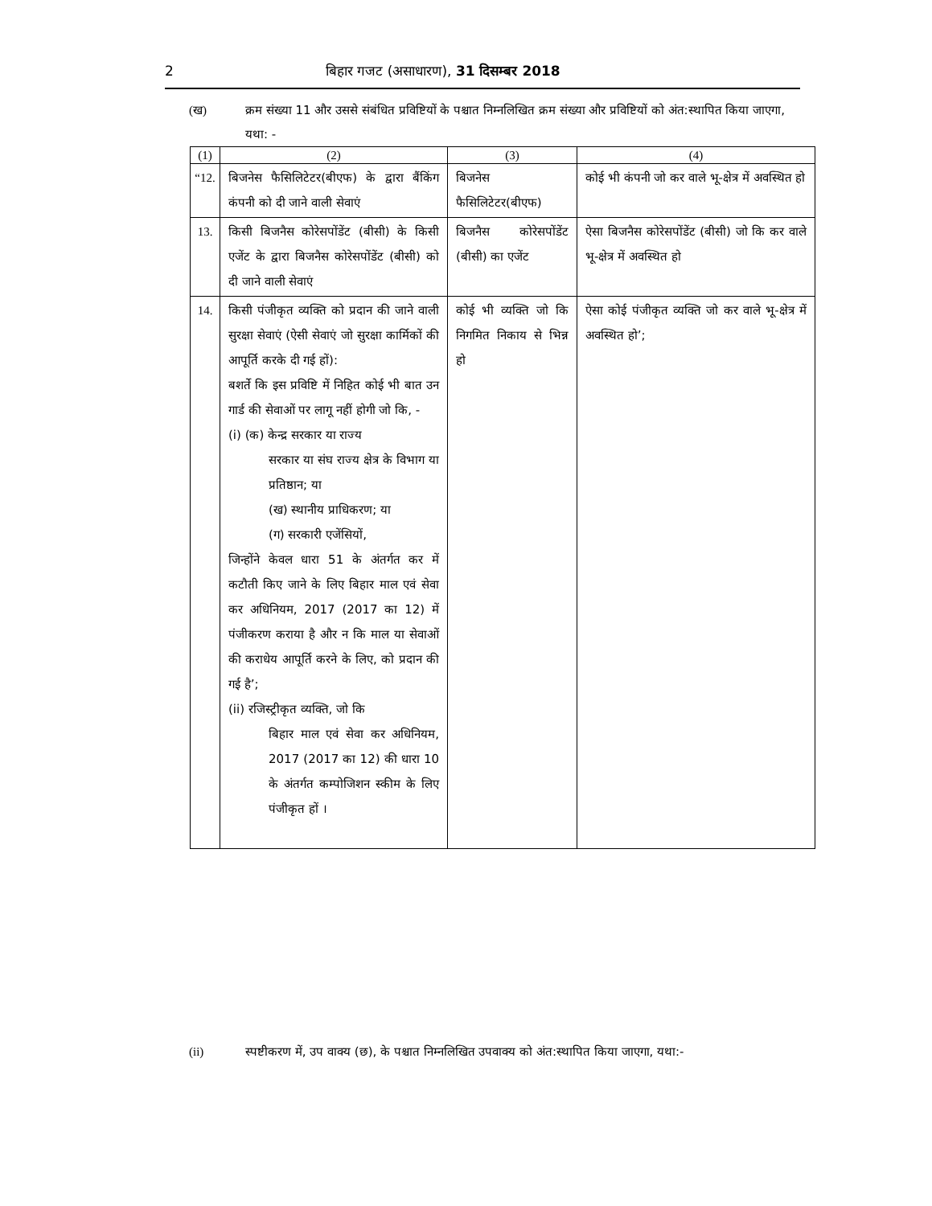2 बिहार गजट (असाधारण), 31 दिसम्बर 2018
(ख) क्रम संख्या 11 और उससे संबंधित प्रविष्टियों के पश्चात निम्नलिखित क्रम संख्या और प्रविष्टियों को अंत:स्थापित किया जाएगा, यथा: -
| (1) | (2) | (3) | (4) |
| --- | --- | --- | --- |
| “12. | बिजनेस फैसिलिटेटर(बीएफ) के द्वारा बैंकिंग कंपनी को दी जाने वाली सेवाएं | बिजनेस फैसिलिटेटर(बीएफ) | कोई भी कंपनी जो कर वाले भू-क्षेत्र में अवस्थित हो |
| 13. | किसी बिजनैस कोरेसपोंडेंट (बीसी) के किसी एजेंट के द्वारा बिजनैस कोरेसपोंडेंट (बीसी) को दी जाने वाली सेवाएं | बिजनैस कोरेसपोंडेंट (बीसी) का एजेंट | ऐसा बिजनैस कोरेसपोंडेंट (बीसी) जो कि कर वाले भू-क्षेत्र में अवस्थित हो |
| 14. | किसी पंजीकृत व्यक्ति को प्रदान की जाने वाली सुरक्षा सेवाएं (ऐसी सेवाएं जो सुरक्षा कार्मिकों की आपूर्ति करके दी गई हों): बशर्ते कि इस प्रविष्टि में निहित कोई भी बात उन गार्ड की सेवाओं पर लागू नहीं होगी जो कि, - (i) (क) केन्द्र सरकार या राज्य सरकार या संघ राज्य क्षेत्र के विभाग या प्रतिष्ठान; या (ख) स्थानीय प्राधिकरण; या (ग) सरकारी एजेंसियों, जिन्होंने केवल धारा 51 के अंतर्गत कर में कटौती किए जाने के लिए बिहार माल एवं सेवा कर अधिनियम, 2017 (2017 का 12) में पंजीकरण कराया है और न कि माल या सेवाओं की कराधेय आपूर्ति करने के लिए, को प्रदान की गई है’; (ii) रजिस्ट्रीकृत व्यक्ति, जो कि बिहार माल एवं सेवा कर अधिनियम, 2017 (2017 का 12) की धारा 10 के अंतर्गत कम्पोजिशन स्कीम के लिए पंजीकृत हों । | कोई भी व्यक्ति जो कि निगमित निकाय से भिन्न हो | ऐसा कोई पंजीकृत व्यक्ति जो कर वाले भू-क्षेत्र में अवस्थित हो’; |
(ii) स्पष्टीकरण में, उप वाक्य (छ), के पश्चात निम्नलिखित उपवाक्य को अंत:स्थापित किया जाएगा, यथा:-